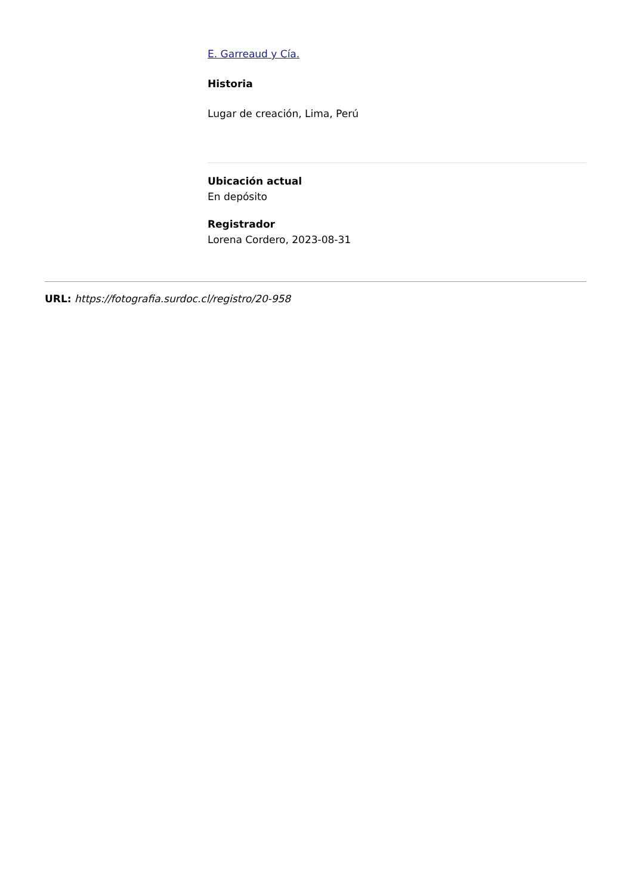E. Garreaud y Cía.
Historia
Lugar de creación, Lima, Perú
Ubicación actual
En depósito
Registrador
Lorena Cordero, 2023-08-31
URL: https://fotografia.surdoc.cl/registro/20-958